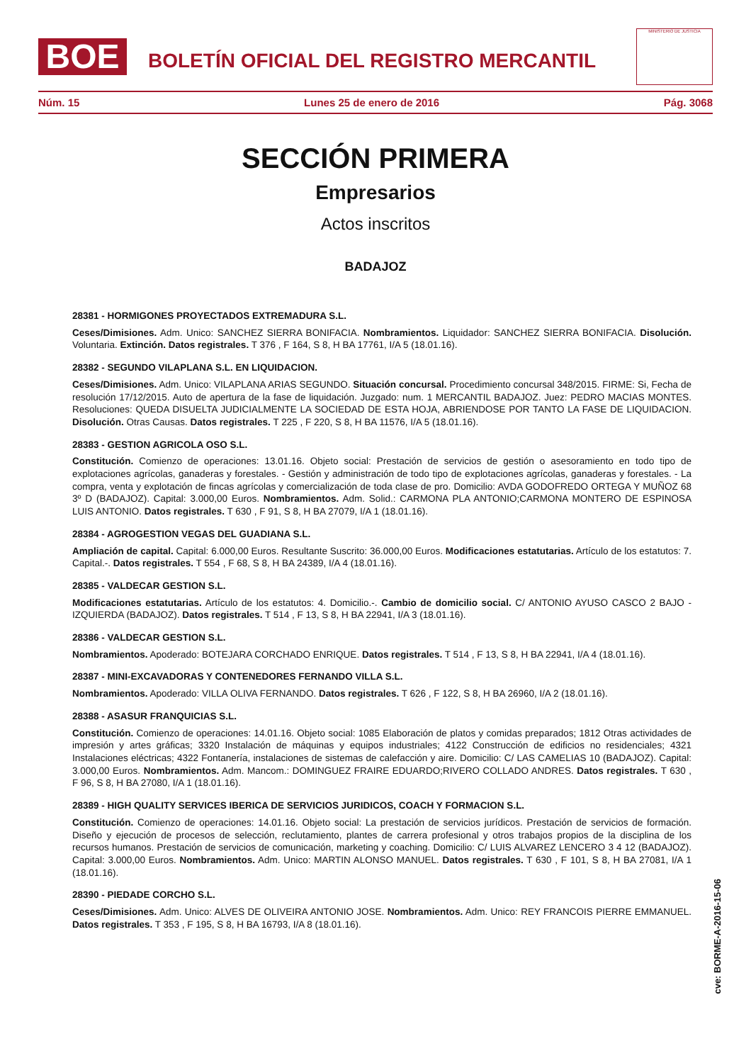BOE
BOLETÍN OFICIAL DEL REGISTRO MERCANTIL
MINISTERIO DE JUSTICIA
Núm. 15 Lunes 25 de enero de 2016 Pág. 3068
SECCIÓN PRIMERA
Empresarios
Actos inscritos
BADAJOZ
28381 - HORMIGONES PROYECTADOS EXTREMADURA S.L.
Ceses/Dimisiones. Adm. Unico: SANCHEZ SIERRA BONIFACIA. Nombramientos. Liquidador: SANCHEZ SIERRA BONIFACIA. Disolución. Voluntaria. Extinción. Datos registrales. T 376 , F 164, S 8, H BA 17761, I/A 5 (18.01.16).
28382 - SEGUNDO VILAPLANA S.L. EN LIQUIDACION.
Ceses/Dimisiones. Adm. Unico: VILAPLANA ARIAS SEGUNDO. Situación concursal. Procedimiento concursal 348/2015. FIRME: Si, Fecha de resolución 17/12/2015. Auto de apertura de la fase de liquidación. Juzgado: num. 1 MERCANTIL BADAJOZ. Juez: PEDRO MACIAS MONTES. Resoluciones: QUEDA DISUELTA JUDICIALMENTE LA SOCIEDAD DE ESTA HOJA, ABRIENDOSE POR TANTO LA FASE DE LIQUIDACION. Disolución. Otras Causas. Datos registrales. T 225 , F 220, S 8, H BA 11576, I/A 5 (18.01.16).
28383 - GESTION AGRICOLA OSO S.L.
Constitución. Comienzo de operaciones: 13.01.16. Objeto social: Prestación de servicios de gestión o asesoramiento en todo tipo de explotaciones agrícolas, ganaderas y forestales. - Gestión y administración de todo tipo de explotaciones agrícolas, ganaderas y forestales. - La compra, venta y explotación de fincas agrícolas y comercialización de toda clase de pro. Domicilio: AVDA GODOFREDO ORTEGA Y MUÑOZ 68 3º D (BADAJOZ). Capital: 3.000,00 Euros. Nombramientos. Adm. Solid.: CARMONA PLA ANTONIO;CARMONA MONTERO DE ESPINOSA LUIS ANTONIO. Datos registrales. T 630 , F 91, S 8, H BA 27079, I/A 1 (18.01.16).
28384 - AGROGESTION VEGAS DEL GUADIANA S.L.
Ampliación de capital. Capital: 6.000,00 Euros. Resultante Suscrito: 36.000,00 Euros. Modificaciones estatutarias. Artículo de los estatutos: 7. Capital.-. Datos registrales. T 554 , F 68, S 8, H BA 24389, I/A 4 (18.01.16).
28385 - VALDECAR GESTION S.L.
Modificaciones estatutarias. Artículo de los estatutos: 4. Domicilio.-. Cambio de domicilio social. C/ ANTONIO AYUSO CASCO 2 BAJO - IZQUIERDA (BADAJOZ). Datos registrales. T 514 , F 13, S 8, H BA 22941, I/A 3 (18.01.16).
28386 - VALDECAR GESTION S.L.
Nombramientos. Apoderado: BOTEJARA CORCHADO ENRIQUE. Datos registrales. T 514 , F 13, S 8, H BA 22941, I/A 4 (18.01.16).
28387 - MINI-EXCAVADORAS Y CONTENEDORES FERNANDO VILLA S.L.
Nombramientos. Apoderado: VILLA OLIVA FERNANDO. Datos registrales. T 626 , F 122, S 8, H BA 26960, I/A 2 (18.01.16).
28388 - ASASUR FRANQUICIAS S.L.
Constitución. Comienzo de operaciones: 14.01.16. Objeto social: 1085 Elaboración de platos y comidas preparados; 1812 Otras actividades de impresión y artes gráficas; 3320 Instalación de máquinas y equipos industriales; 4122 Construcción de edificios no residenciales; 4321 Instalaciones eléctricas; 4322 Fontanería, instalaciones de sistemas de calefacción y aire. Domicilio: C/ LAS CAMELIAS 10 (BADAJOZ). Capital: 3.000,00 Euros. Nombramientos. Adm. Mancom.: DOMINGUEZ FRAIRE EDUARDO;RIVERO COLLADO ANDRES. Datos registrales. T 630 , F 96, S 8, H BA 27080, I/A 1 (18.01.16).
28389 - HIGH QUALITY SERVICES IBERICA DE SERVICIOS JURIDICOS, COACH Y FORMACION S.L.
Constitución. Comienzo de operaciones: 14.01.16. Objeto social: La prestación de servicios jurídicos. Prestación de servicios de formación. Diseño y ejecución de procesos de selección, reclutamiento, plantes de carrera profesional y otros trabajos propios de la disciplina de los recursos humanos. Prestación de servicios de comunicación, marketing y coaching. Domicilio: C/ LUIS ALVAREZ LENCERO 3 4 12 (BADAJOZ). Capital: 3.000,00 Euros. Nombramientos. Adm. Unico: MARTIN ALONSO MANUEL. Datos registrales. T 630 , F 101, S 8, H BA 27081, I/A 1 (18.01.16).
28390 - PIEDADE CORCHO S.L.
Ceses/Dimisiones. Adm. Unico: ALVES DE OLIVEIRA ANTONIO JOSE. Nombramientos. Adm. Unico: REY FRANCOIS PIERRE EMMANUEL. Datos registrales. T 353 , F 195, S 8, H BA 16793, I/A 8 (18.01.16).
cve: BORME-A-2016-15-06